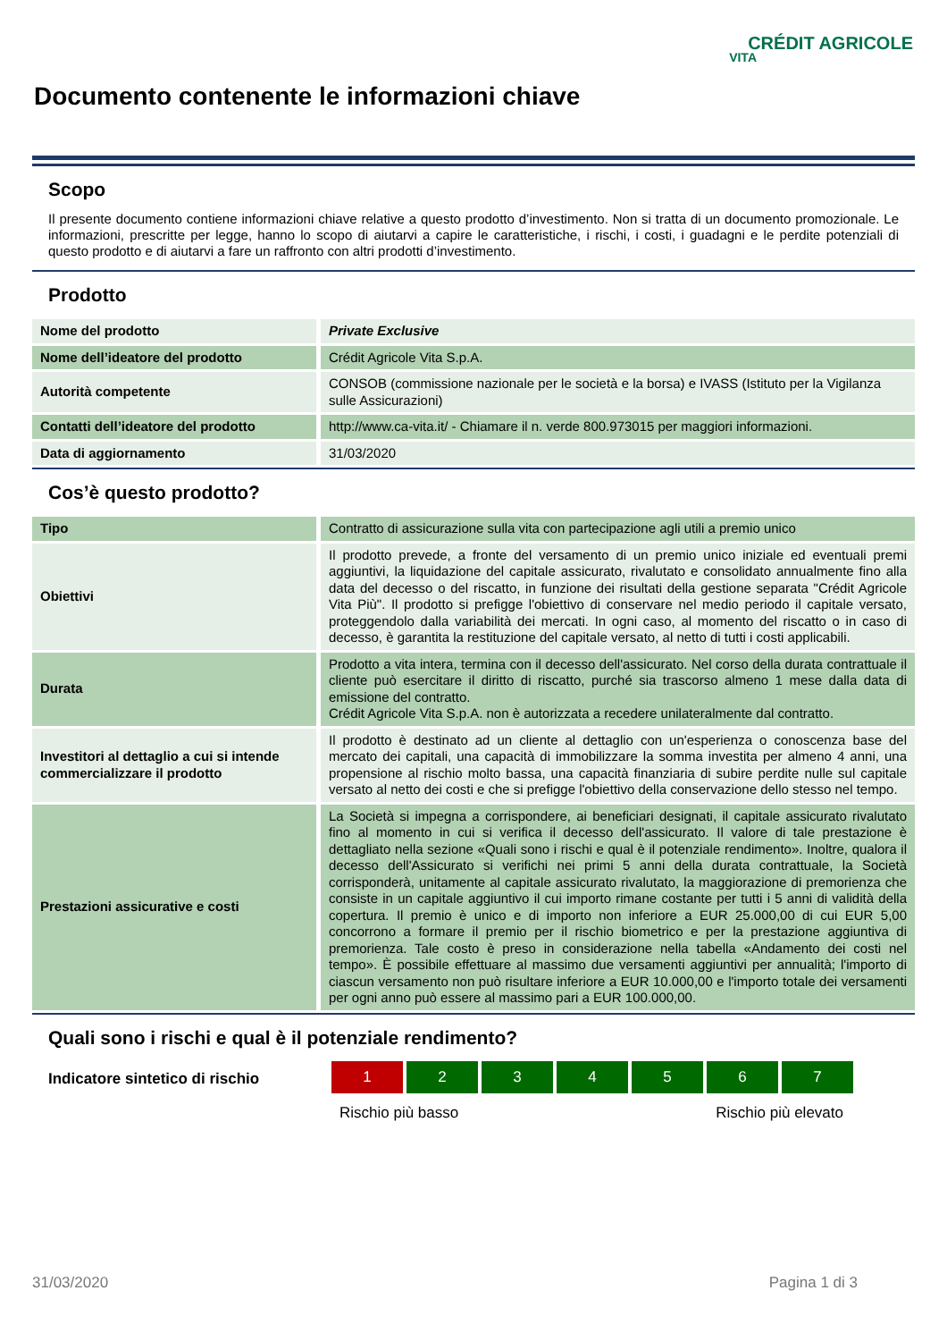CRÉDIT AGRICOLE
VITA
Documento contenente le informazioni chiave
Scopo
Il presente documento contiene informazioni chiave relative a questo prodotto d’investimento. Non si tratta di un documento promozionale. Le informazioni, prescritte per legge, hanno lo scopo di aiutarvi a capire le caratteristiche, i rischi, i costi, i guadagni e le perdite potenziali di questo prodotto e di aiutarvi a fare un raffronto con altri prodotti d’investimento.
Prodotto
| Nome del prodotto | Private Exclusive |
| Nome dell’ideatore del prodotto | Crédit Agricole Vita S.p.A. |
| Autorità competente | CONSOB (commissione nazionale per le società e la borsa) e IVASS (Istituto per la Vigilanza sulle Assicurazioni) |
| Contatti dell’ideatore del prodotto | http://www.ca-vita.it/ - Chiamare il n. verde 800.973015 per maggiori informazioni. |
| Data di aggiornamento | 31/03/2020 |
Cos’è questo prodotto?
| Tipo | Contratto di assicurazione sulla vita con partecipazione agli utili a premio unico |
| Obiettivi | Il prodotto prevede, a fronte del versamento di un premio unico iniziale ed eventuali premi aggiuntivi, la liquidazione del capitale assicurato, rivalutato e consolidato annualmente fino alla data del decesso o del riscatto, in funzione dei risultati della gestione separata "Crédit Agricole Vita Più". Il prodotto si prefigge l'obiettivo di conservare nel medio periodo il capitale versato, proteggendolo dalla variabilità dei mercati. In ogni caso, al momento del riscatto o in caso di decesso, è garantita la restituzione del capitale versato, al netto di tutti i costi applicabili. |
| Durata | Prodotto a vita intera, termina con il decesso dell'assicurato. Nel corso della durata contrattuale il cliente può esercitare il diritto di riscatto, purché sia trascorso almeno 1 mese dalla data di emissione del contratto. Crédit Agricole Vita S.p.A. non è autorizzata a recedere unilateralmente dal contratto. |
| Investitori al dettaglio a cui si intende commercializzare il prodotto | Il prodotto è destinato ad un cliente al dettaglio con un'esperienza o conoscenza base del mercato dei capitali, una capacità di immobilizzare la somma investita per almeno 4 anni, una propensione al rischio molto bassa, una capacità finanziaria di subire perdite nulle sul capitale versato al netto dei costi e che si prefigge l'obiettivo della conservazione dello stesso nel tempo. |
| Prestazioni assicurative e costi | La Società si impegna a corrispondere, ai beneficiari designati, il capitale assicurato rivalutato fino al momento in cui si verifica il decesso dell'assicurato. Il valore di tale prestazione è dettagliato nella sezione «Quali sono i rischi e qual è il potenziale rendimento». Inoltre, qualora il decesso dell'Assicurato si verifichi nei primi 5 anni della durata contrattuale, la Società corrisponderà, unitamente al capitale assicurato rivalutato, la maggiorazione di premorienza che consiste in un capitale aggiuntivo il cui importo rimane costante per tutti i 5 anni di validità della copertura. Il premio è unico e di importo non inferiore a EUR 25.000,00 di cui EUR 5,00 concorrono a formare il premio per il rischio biometrico e per la prestazione aggiuntiva di premorienza. Tale costo è preso in considerazione nella tabella «Andamento dei costi nel tempo». È possibile effettuare al massimo due versamenti aggiuntivi per annualità; l'importo di ciascun versamento non può risultare inferiore a EUR 10.000,00 e l'importo totale dei versamenti per ogni anno può essere al massimo pari a EUR 100.000,00. |
Quali sono i rischi e qual è il potenziale rendimento?
Indicatore sintetico di rischio
1 2 3 4 5 6 7
Rischio più basso Rischio più elevato
31/03/2020 Pagina 1 di 3